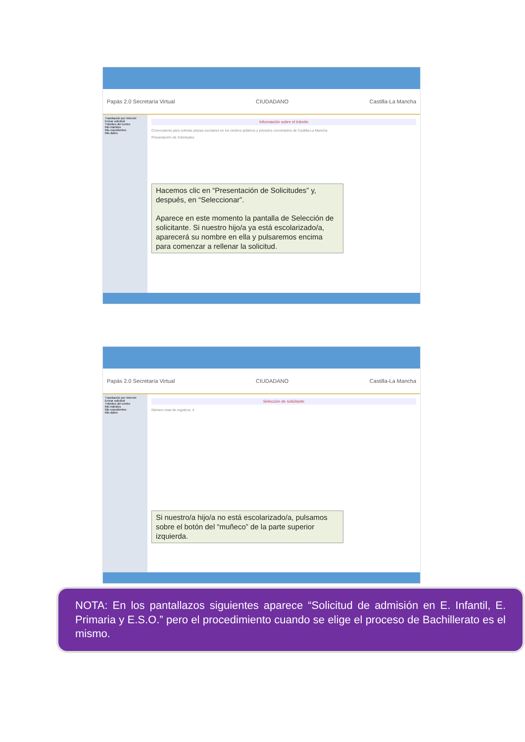Papás 2.0 Secretaría Virtual CIUDADANO Castilla-La Mancha
Tramitación por Internet
Enviar solicitud
Trámites del centro
Mis trámites
Mis expedientes
Mis datos
Información sobre el trámite
Convocatoria para solicitar plazas escolares en los centros públicos y privados concertados de Castilla-La Mancha
Presentación de Solicitudes
Hacemos clic en “Presentación de Solicitudes” y, después, en “Seleccionar”.
Aparece en este momento la pantalla de Selección de solicitante. Si nuestro hijo/a ya está escolarizado/a, aparecerá su nombre en ella y pulsaremos encima para comenzar a rellenar la solicitud.
Papás 2.0 Secretaría Virtual CIUDADANO Castilla-La Mancha
Tramitación por Internet
Enviar solicitud
Trámites del centro
Mis trámites
Mis expedientes
Mis datos
Selección de solicitante
Número total de registros: 4
Si nuestro/a hijo/a no está escolarizado/a, pulsamos sobre el botón del “muñeco” de la parte superior izquierda.
NOTA: En los pantallazos siguientes aparece “Solicitud de admisión en E. Infantil, E. Primaria y E.S.O.” pero el procedimiento cuando se elige el proceso de Bachillerato es el mismo.